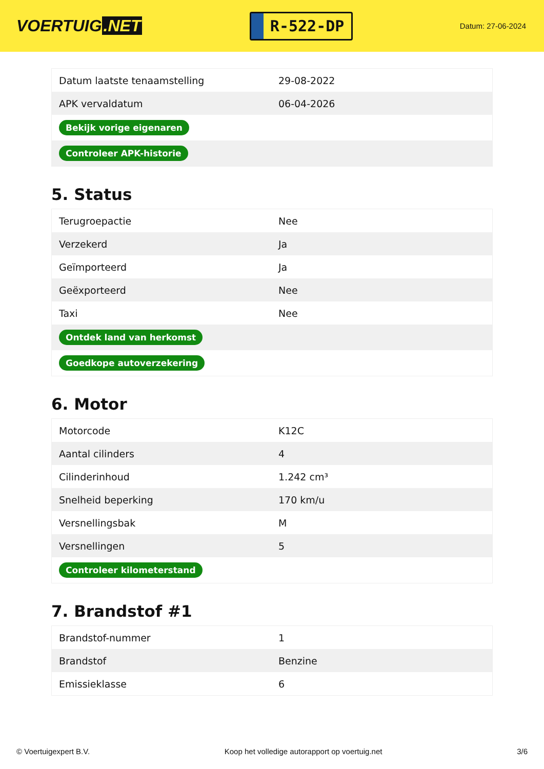VOERTUIG.NET
R-522-DP
Datum: 27-06-2024
| Datum laatste tenaamstelling | 29-08-2022 |
| APK vervaldatum | 06-04-2026 |
| Bekijk vorige eigenaren | |
| Controleer APK-historie | |
5. Status
| Terugroepactie | Nee |
| Verzekerd | Ja |
| Geïmporteerd | Ja |
| Geëxporteerd | Nee |
| Taxi | Nee |
| Ontdek land van herkomst | |
| Goedkope autoverzekering | |
6. Motor
| Motorcode | K12C |
| Aantal cilinders | 4 |
| Cilinderinhoud | 1.242 cm³ |
| Snelheid beperking | 170 km/u |
| Versnellingsbak | M |
| Versnellingen | 5 |
| Controleer kilometerstand | |
7. Brandstof #1
| Brandstof-nummer | 1 |
| Brandstof | Benzine |
| Emissieklasse | 6 |
© Voertuigexpert B.V. Koop het volledige autorapport op voertuig.net 3/6